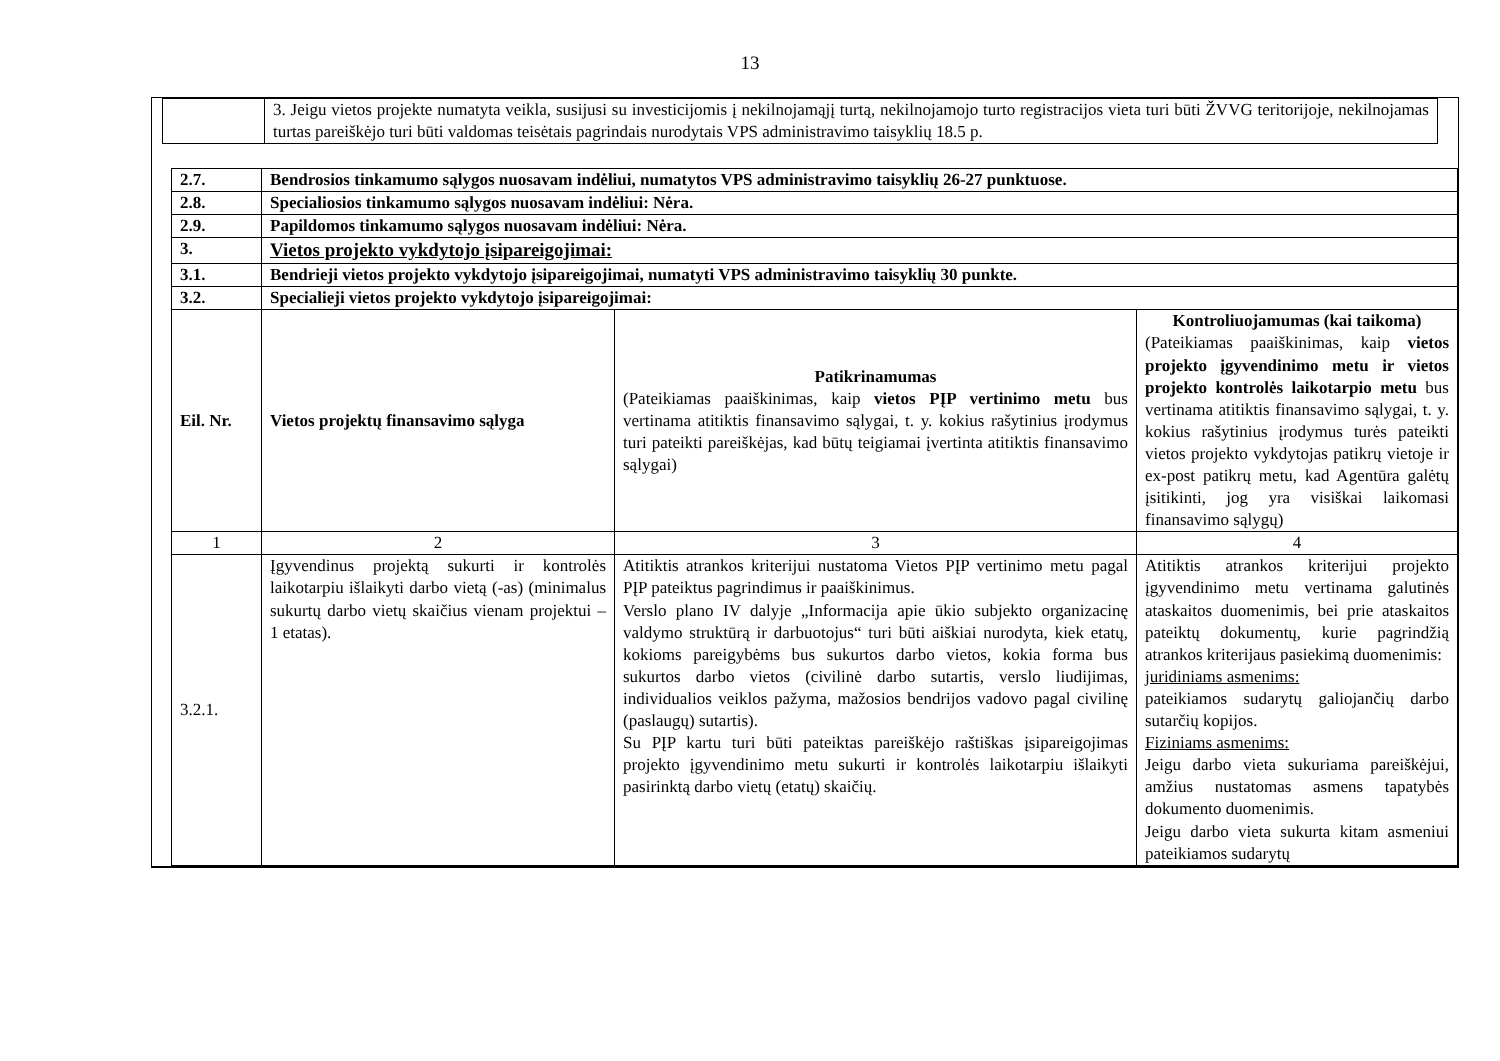13
| | 3. Jeigu vietos projekte numatyta veikla, susijusi su investicijomis į nekilnojamąjį turtą, nekilnojamojo turto registracijos vieta turi būti ŽVVG teritorijoje, nekilnojamas turtas pareiškėjo turi būti valdomas teisėtais pagrindais nurodytais VPS administravimo taisyklių 18.5 p. |
| 2.7. | Bendrosios tinkamumo sąlygos nuosavam indėliui, numatytos VPS administravimo taisyklių 26-27 punktuose. | | |
| 2.8. | Specialiosios tinkamumo sąlygos nuosavam indėliui: Nėra. | | |
| 2.9. | Papildomos tinkamumo sąlygos nuosavam indėliui: Nėra. | | |
| 3. | Vietos projekto vykdytojo įsipareigojimai: | | |
| 3.1. | Bendrieji vietos projekto vykdytojo įsipareigojimai, numatyti VPS administravimo taisyklių 30 punkte. | | |
| 3.2. | Specialieji vietos projekto vykdytojo įsipareigojimai: | | |
| Eil. Nr. | Vietos projektų finansavimo sąlyga | Patikrinamumas (Pateikiamas paaiškinimas, kaip vietos PĮP vertinimo metu bus vertinama atitiktis finansavimo sąlygai, t. y. kokius rašytinius įrodymus turi pateikti pareiškėjas, kad būtų teigiamai įvertinta atitiktis finansavimo sąlygai) | Kontroliuojamumas (kai taikoma) (Pateikiamas paaiškinimas, kaip vietos projekto įgyvendinimo metu ir vietos projekto kontrolės laikotarpio metu bus vertinama atitiktis finansavimo sąlygai, t. y. kokius rašytinius įrodymus turės pateikti vietos projekto vykdytojas patikrų vietoje ir ex-post patikrų metu, kad Agentūra galėtų įsitikinti, jog yra visiškai laikomasi finansavimo sąlygų) |
| 1 | 2 | 3 | 4 |
| 3.2.1. | Įgyvendinus projektą sukurti ir kontrolės laikotarpiu išlaikyti darbo vietą (-as) (minimalus sukurtų darbo vietų skaičius vienam projektui – 1 etatas). | Atitiktis atrankos kriterijui nustatoma Vietos PĮP vertinimo metu pagal PĮP pateiktus pagrindimus ir paaiškinimus. Verslo plano IV dalyje „Informacija apie ūkio subjekto organizacinę valdymo struktūrą ir darbuotojus“ turi būti aiškiai nurodyta, kiek etatų, kokioms pareigybėms bus sukurtos darbo vietos, kokia forma bus sukurtos darbo vietos (civilinė darbo sutartis, verslo liudijimas, individualios veiklos pažyma, mažosios bendrijos vadovo pagal civilinę (paslaugų) sutartis). Su PĮP kartu turi būti pateiktas pareiškėjo raštiškas įsipareigojimas projekto įgyvendinimo metu sukurti ir kontrolės laikotarpiu išlaikyti pasirinktą darbo vietų (etatų) skaičių. | Atitiktis atrankos kriterijui projekto įgyvendinimo metu vertinama galutinės ataskaitos duomenimis, bei prie ataskaitos pateiktų dokumentų, kurie pagrindžią atrankos kriterijaus pasiekimą duomenimis: juridiniams asmenims: pateikiamos sudarytų galiojančių darbo sutarčių kopijos. Fiziniams asmenims: Jeigu darbo vieta sukuriama pareiškėjui, amžius nustatomas asmens tapatybės dokumento duomenimis. Jeigu darbo vieta sukurta kitam asmeniui pateikiamos sudarytų |